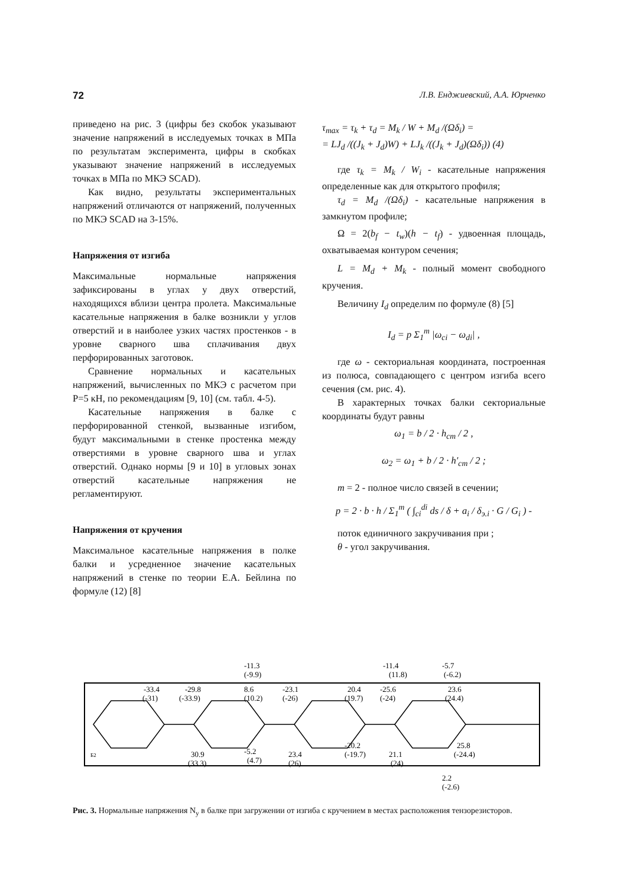72 Л.В. Енджиевский, А.А. Юрченко
приведено на рис. 3 (цифры без скобок указывают значение напряжений в исследуемых точках в МПа по результатам эксперимента, цифры в скобках указывают значение напряжений в исследуемых точках в МПа по МКЭ SCAD).
Как видно, результаты экспериментальных напряжений отличаются от напряжений, полученных по МКЭ SCAD на 3-15%.
Напряжения от изгиба
Максимальные нормальные напряжения зафиксированы в углах у двух отверстий, находящихся вблизи центра пролета. Максимальные касательные напряжения в балке возникли у углов отверстий и в наиболее узких частях простенков - в уровне сварного шва сплачивания двух перфорированных заготовок.
Сравнение нормальных и касательных напряжений, вычисленных по МКЭ с расчетом при P=5 кН, по рекомендациям [9, 10] (см. табл. 4-5).
Касательные напряжения в балке с перфорированной стенкой, вызванные изгибом, будут максимальными в стенке простенка между отверстиями в уровне сварного шва и углах отверстий. Однако нормы [9 и 10] в угловых зонах отверстий касательные напряжения не регламентируют.
Напряжения от кручения
Максимальное касательные напряжения в полке балки и усредненное значение касательных напряжений в стенке по теории Е.А. Бейлина по формуле (12) [8]
τ<sub>max</sub> = τ<sub>k</sub> + τ<sub>d</sub> = M<sub>k</sub> / W + M<sub>d</sub> /(Ωδ<sub>i</sub>) =
= LJ<sub>d</sub> /((J<sub>k</sub> + J<sub>d</sub>)W) + LJ<sub>k</sub> /((J<sub>k</sub> + J<sub>d</sub>)(Ωδ<sub>i</sub>)) (4)
где τ<sub>k</sub> = M<sub>k</sub> / W<sub>i</sub> - касательные напряжения определенные как для открытого профиля;
τ<sub>d</sub> = M<sub>d</sub> /(Ωδ<sub>i</sub>) - касательные напряжения в замкнутом профиле;
Ω = 2(b<sub>f</sub> − t<sub>w</sub>)(h − t<sub>f</sub>) - удвоенная площадь, охватываемая контуром сечения;
L = M<sub>d</sub> + M<sub>k</sub> - полный момент свободного кручения.
Величину I<sub>d</sub> определим по формуле (8) [5]
I<sub>d</sub> = p Σ<sub>1</sub><sup>m</sup> |ω<sub>ci</sub> − ω<sub>di</sub>| ,
где ω - секториальная координата, построенная из полюса, совпадающего с центром изгиба всего сечения (см. рис. 4).
В характерных точках балки секториальные координаты будут равны
ω<sub>1</sub> = b / 2 · h<sub>cm</sub> / 2 ,
ω<sub>2</sub> = ω<sub>1</sub> + b / 2 · h′<sub>cm</sub> / 2 ;
m = 2 - полное число связей в сечении;
p = 2 · b · h / Σ<sub>1</sub><sup>m</sup> ( ∫<sub>ci</sub><sup>di</sup> ds / δ + a<sub>i</sub> / δ<sub>э.i</sub> · G / G<sub>i</sub> ) -
поток единичного закручивания при ;
θ - угол закручивания.
-33.4
(-31)
-29.8
(-33.9)
-11.3
(-9.9)
8.6
(10.2)
-23.1
(-26)
20.4
(19.7)
-25.6
(-24)
-11.4
(11.8)
-5.7
(-6.2)
23.6
(24.4)
30.9
(33.3)
-5.2
(4.7)
23.4
(26)
-20.2
(-19.7)
21.1
(24)
25.8
(-24.4)
2.2
(-2.6)
Б2
Рис. 3. Нормальные напряжения N<sub>y</sub> в балке при загружении от изгиба с кручением в местах расположения тензорезисторов.